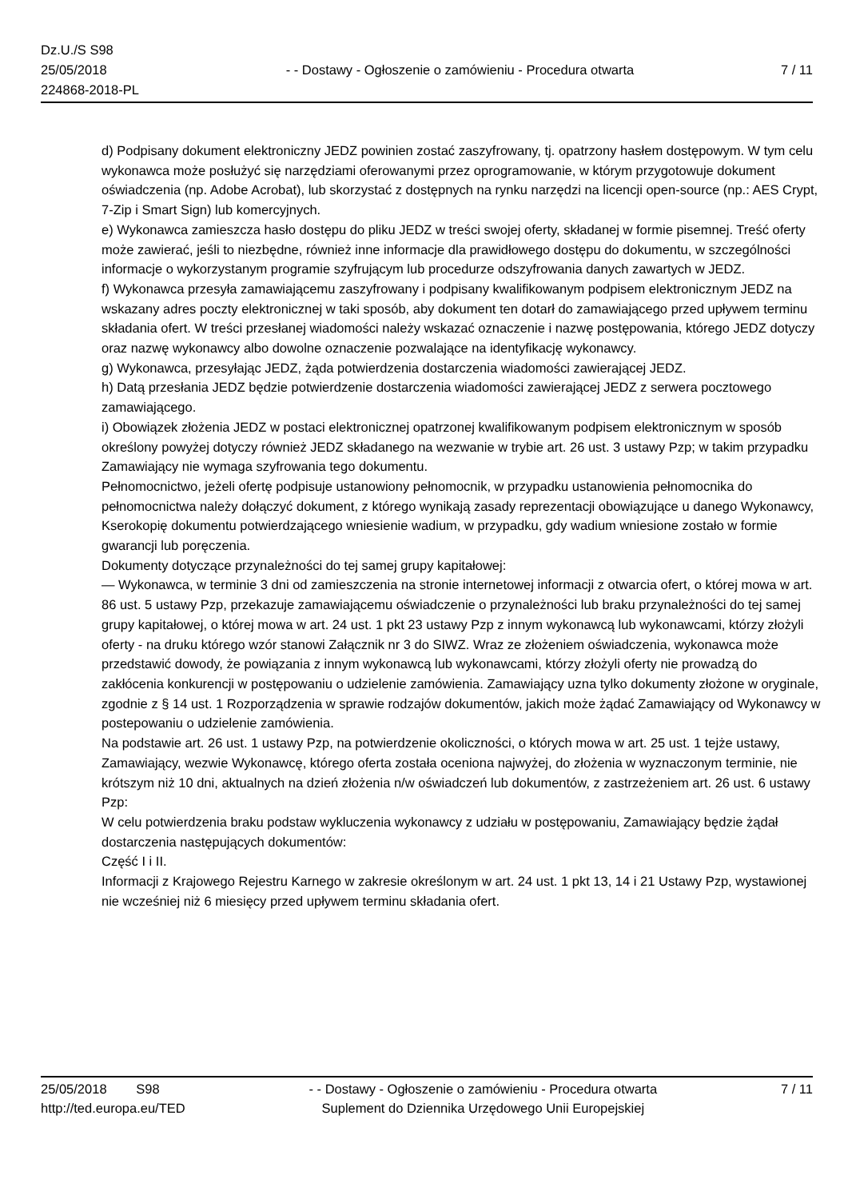Dz.U./S S98
25/05/2018
224868-2018-PL
- - Dostawy - Ogłoszenie o zamówieniu - Procedura otwarta
7 / 11
d) Podpisany dokument elektroniczny JEDZ powinien zostać zaszyfrowany, tj. opatrzony hasłem dostępowym. W tym celu wykonawca może posłużyć się narzędziami oferowanymi przez oprogramowanie, w którym przygotowuje dokument oświadczenia (np. Adobe Acrobat), lub skorzystać z dostępnych na rynku narzędzi na licencji open-source (np.: AES Crypt, 7-Zip i Smart Sign) lub komercyjnych.
e) Wykonawca zamieszcza hasło dostępu do pliku JEDZ w treści swojej oferty, składanej w formie pisemnej. Treść oferty może zawierać, jeśli to niezbędne, również inne informacje dla prawidłowego dostępu do dokumentu, w szczególności informacje o wykorzystanym programie szyfrującym lub procedurze odszyfrowania danych zawartych w JEDZ.
f) Wykonawca przesyła zamawiającemu zaszyfrowany i podpisany kwalifikowanym podpisem elektronicznym JEDZ na wskazany adres poczty elektronicznej w taki sposób, aby dokument ten dotarł do zamawiającego przed upływem terminu składania ofert. W treści przesłanej wiadomości należy wskazać oznaczenie i nazwę postępowania, którego JEDZ dotyczy oraz nazwę wykonawcy albo dowolne oznaczenie pozwalające na identyfikację wykonawcy.
g) Wykonawca, przesyłając JEDZ, żąda potwierdzenia dostarczenia wiadomości zawierającej JEDZ.
h) Datą przesłania JEDZ będzie potwierdzenie dostarczenia wiadomości zawierającej JEDZ z serwera pocztowego zamawiającego.
i) Obowiązek złożenia JEDZ w postaci elektronicznej opatrzonej kwalifikowanym podpisem elektronicznym w sposób określony powyżej dotyczy również JEDZ składanego na wezwanie w trybie art. 26 ust. 3 ustawy Pzp; w takim przypadku Zamawiający nie wymaga szyfrowania tego dokumentu.
Pełnomocnictwo, jeżeli ofertę podpisuje ustanowiony pełnomocnik, w przypadku ustanowienia pełnomocnika do pełnomocnictwa należy dołączyć dokument, z którego wynikają zasady reprezentacji obowiązujące u danego Wykonawcy,
Kserokopię dokumentu potwierdzającego wniesienie wadium, w przypadku, gdy wadium wniesione zostało w formie gwarancji lub poręczenia.
Dokumenty dotyczące przynależności do tej samej grupy kapitałowej:
— Wykonawca, w terminie 3 dni od zamieszczenia na stronie internetowej informacji z otwarcia ofert, o której mowa w art. 86 ust. 5 ustawy Pzp, przekazuje zamawiającemu oświadczenie o przynależności lub braku przynależności do tej samej grupy kapitałowej, o której mowa w art. 24 ust. 1 pkt 23 ustawy Pzp z innym wykonawcą lub wykonawcami, którzy złożyli oferty - na druku którego wzór stanowi Załącznik nr 3 do SIWZ. Wraz ze złożeniem oświadczenia, wykonawca może przedstawić dowody, że powiązania z innym wykonawcą lub wykonawcami, którzy złożyli oferty nie prowadzą do zakłócenia konkurencji w postępowaniu o udzielenie zamówienia. Zamawiający uzna tylko dokumenty złożone w oryginale, zgodnie z § 14 ust. 1 Rozporządzenia w sprawie rodzajów dokumentów, jakich może żądać Zamawiający od Wykonawcy w postepowaniu o udzielenie zamówienia.
Na podstawie art. 26 ust. 1 ustawy Pzp, na potwierdzenie okoliczności, o których mowa w art. 25 ust. 1 tejże ustawy, Zamawiający, wezwie Wykonawcę, którego oferta została oceniona najwyżej, do złożenia w wyznaczonym terminie, nie krótszym niż 10 dni, aktualnych na dzień złożenia n/w oświadczeń lub dokumentów, z zastrzeżeniem art. 26 ust. 6 ustawy Pzp:
W celu potwierdzenia braku podstaw wykluczenia wykonawcy z udziału w postępowaniu, Zamawiający będzie żądał dostarczenia następujących dokumentów:
Część I i II.
Informacji z Krajowego Rejestru Karnego w zakresie określonym w art. 24 ust. 1 pkt 13, 14 i 21 Ustawy Pzp, wystawionej nie wcześniej niż 6 miesięcy przed upływem terminu składania ofert.
25/05/2018 S98
http://ted.europa.eu/TED
- - Dostawy - Ogłoszenie o zamówieniu - Procedura otwarta
Suplement do Dziennika Urzędowego Unii Europejskiej
7 / 11